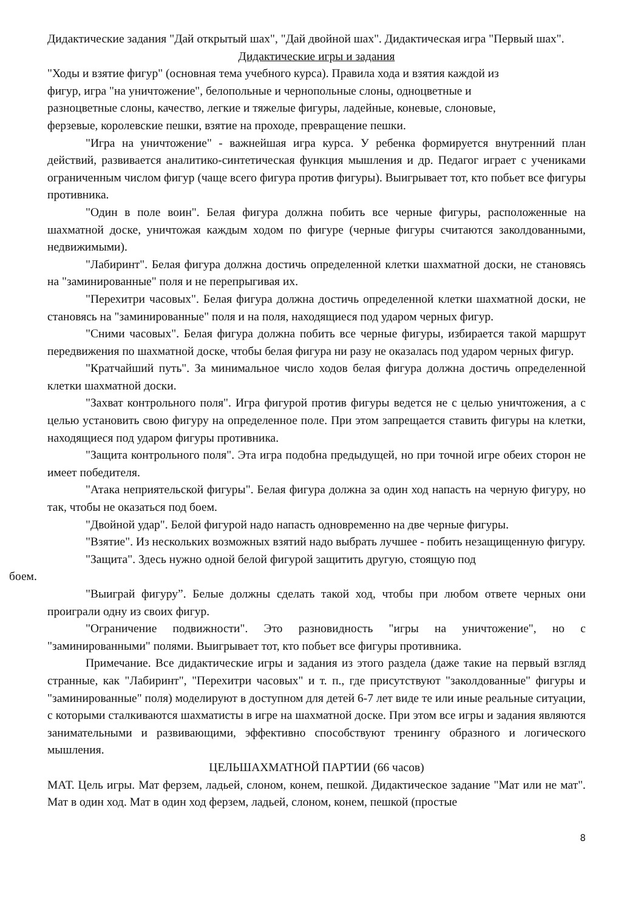Дидактические задания "Дай открытый шах", "Дай двойной шах". Дидактическая игра "Первый шах".
Дидактические игры и задания
"Ходы и взятие фигур" (основная тема учебного курса). Правила хода и взятия каждой из
фигур, игра "на уничтожение", белопольные и чернопольные слоны, одноцветные и
разноцветные слоны, качество, легкие и тяжелые фигуры, ладейные, коневые, слоновые,
ферзевые, королевские пешки, взятие на проходе, превращение пешки.
"Игра на уничтожение" - важнейшая игра курса. У ребенка формируется внутренний план действий, развивается аналитико-синтетическая функция мышления и др. Педагог играет с учениками ограниченным числом фигур (чаще всего фигура против фигуры). Выигрывает тот, кто побьет все фигуры противника.
"Один в поле воин". Белая фигура должна побить все черные фигуры, расположенные на шахматной доске, уничтожая каждым ходом по фигуре (черные фигуры считаются заколдованными, недвижимыми).
"Лабиринт". Белая фигура должна достичь определенной клетки шахматной доски, не становясь на "заминированные" поля и не перепрыгивая их.
"Перехитри часовых". Белая фигура должна достичь определенной клетки шахматной доски, не становясь на "заминированные" поля и на поля, находящиеся под ударом черных фигур.
"Сними часовых". Белая фигура должна побить все черные фигуры, избирается такой маршрут передвижения по шахматной доске, чтобы белая фигура ни разу не оказалась под ударом черных фигур.
"Кратчайший путь". За минимальное число ходов белая фигура должна достичь определенной клетки шахматной доски.
"Захват контрольного поля". Игра фигурой против фигуры ведется не с целью уничтожения, а с целью установить свою фигуру на определенное поле. При этом запрещается ставить фигуры на клетки, находящиеся под ударом фигуры противника.
"Защита контрольного поля". Эта игра подобна предыдущей, но при точной игре обеих сторон не имеет победителя.
"Атака неприятельской фигуры". Белая фигура должна за один ход напасть на черную фигуру, но так, чтобы не оказаться под боем.
"Двойной удар". Белой фигурой надо напасть одновременно на две черные фигуры.
"Взятие". Из нескольких возможных взятий надо выбрать лучшее - побить незащищенную фигуру.
"Защита". Здесь нужно одной белой фигурой защитить другую, стоящую под
боем.
"Выиграй фигуру”. Белые должны сделать такой ход, чтобы при любом ответе черных они проиграли одну из своих фигур.
"Ограничение подвижности". Это разновидность "игры на уничтожение", но с "заминированными" полями. Выигрывает тот, кто побьет все фигуры противника.
Примечание. Все дидактические игры и задания из этого раздела (даже такие на первый взгляд странные, как "Лабиринт", "Перехитри часовых" и т. п., где присутствуют "заколдованные" фигуры и "заминированные" поля) моделируют в доступном для детей 6-7 лет виде те или иные реальные ситуации, с которыми сталкиваются шахматисты в игре на шахматной доске. При этом все игры и задания являются занимательными и развивающими, эффективно способствуют тренингу образного и логического мышления.
ЦЕЛЬШАХМАТНОЙ ПАРТИИ (66 часов)
МАТ. Цель игры. Мат ферзем, ладьей, слоном, конем, пешкой. Дидактическое задание "Мат или не мат". Мат в один ход. Мат в один ход ферзем, ладьей, слоном, конем, пешкой (простые
8